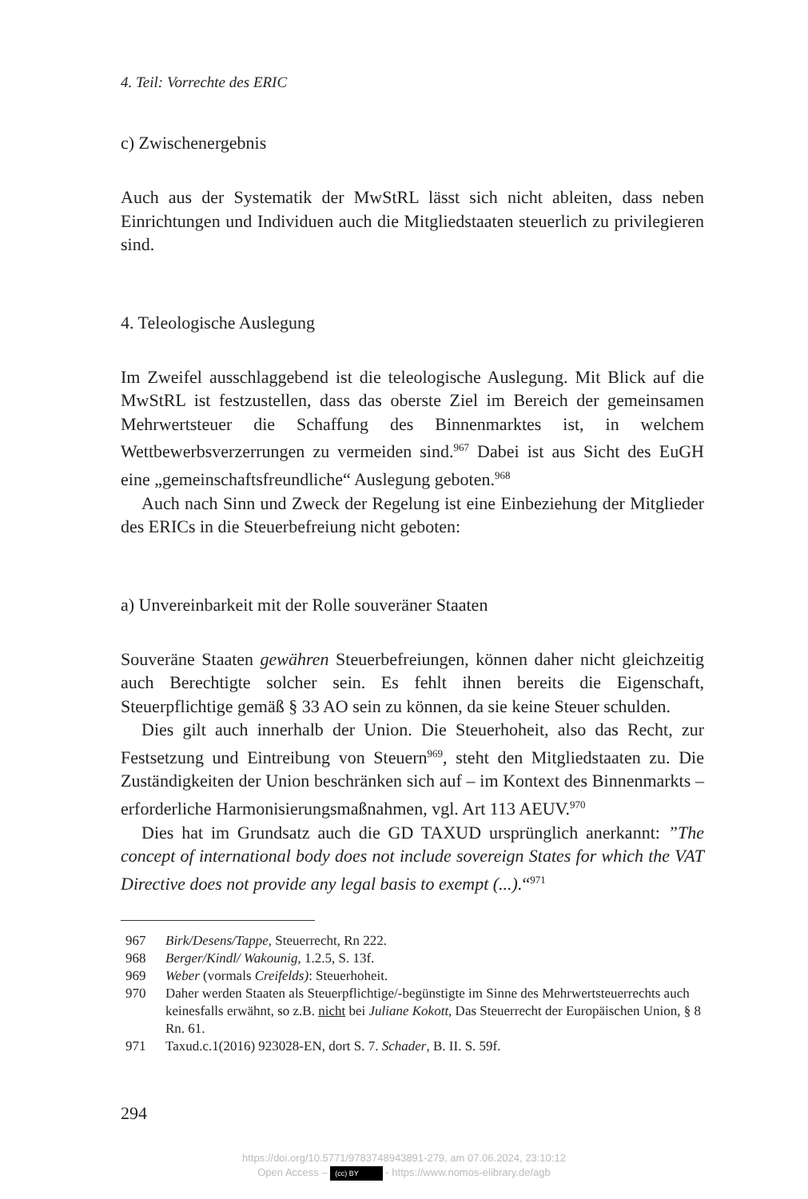4. Teil: Vorrechte des ERIC
c) Zwischenergebnis
Auch aus der Systematik der MwStRL lässt sich nicht ableiten, dass neben Einrichtungen und Individuen auch die Mitgliedstaaten steuerlich zu privilegieren sind.
4. Teleologische Auslegung
Im Zweifel ausschlaggebend ist die teleologische Auslegung. Mit Blick auf die MwStRL ist festzustellen, dass das oberste Ziel im Bereich der gemeinsamen Mehrwertsteuer die Schaffung des Binnenmarktes ist, in welchem Wettbewerbsverzerrungen zu vermeiden sind.<sup>967</sup> Dabei ist aus Sicht des EuGH eine „gemeinschaftsfreundliche“ Auslegung geboten.<sup>968</sup>
Auch nach Sinn und Zweck der Regelung ist eine Einbeziehung der Mitglieder des ERICs in die Steuerbefreiung nicht geboten:
a) Unvereinbarkeit mit der Rolle souveräner Staaten
Souveräne Staaten gewähren Steuerbefreiungen, können daher nicht gleichzeitig auch Berechtigte solcher sein. Es fehlt ihnen bereits die Eigenschaft, Steuerpflichtige gemäß § 33 AO sein zu können, da sie keine Steuer schulden.
Dies gilt auch innerhalb der Union. Die Steuerhoheit, also das Recht, zur Festsetzung und Eintreibung von Steuern<sup>969</sup>, steht den Mitgliedstaaten zu. Die Zuständigkeiten der Union beschränken sich auf – im Kontext des Binnenmarkts – erforderliche Harmonisierungsmaßnahmen, vgl. Art 113 AEUV.<sup>970</sup>
Dies hat im Grundsatz auch die GD TAXUD ursprünglich anerkannt: ”The concept of international body does not include sovereign States for which the VAT Directive does not provide any legal basis to exempt (...).“<sup>971</sup>
967 Birk/Desens/Tappe, Steuerrecht, Rn 222.
968 Berger/Kindl/ Wakounig, 1.2.5, S. 13f.
969 Weber (vormals Creifelds): Steuerhoheit.
970 Daher werden Staaten als Steuerpflichtige/-begünstigte im Sinne des Mehrwertsteuerrechts auch keinesfalls erwähnt, so z.B. nicht bei Juliane Kokott, Das Steuerrecht der Europäischen Union, § 8 Rn. 61.
971 Taxud.c.1(2016) 923028-EN, dort S. 7. Schader, B. II. S. 59f.
294
https://doi.org/10.5771/9783748943891-279, am 07.06.2024, 23:10:12
Open Access – (cc) BY - https://www.nomos-elibrary.de/agb